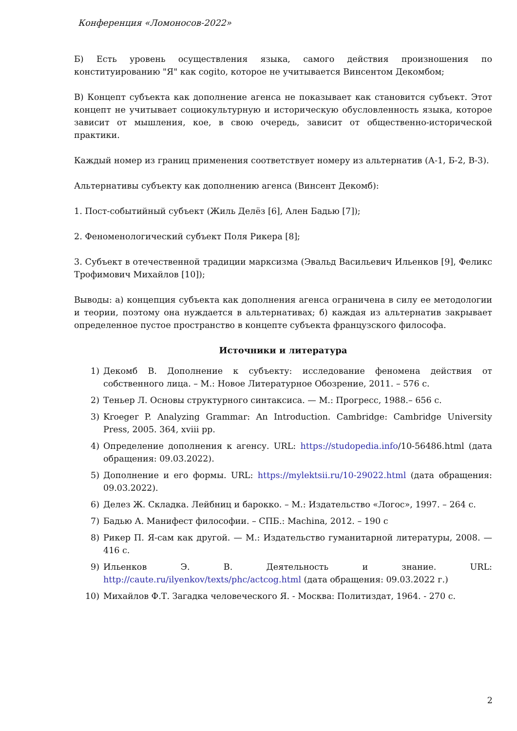Конференция «Ломоносов-2022»
Б) Есть уровень осуществления языка, самого действия произношения по конституированию "Я" как cogito, которое не учитывается Винсентом Декомбом;
В) Концепт субъекта как дополнение агенса не показывает как становится субъект. Этот концепт не учитывает социокультурную и историческую обусловленность языка, которое зависит от мышления, кое, в свою очередь, зависит от общественно-исторической практики.
Каждый номер из границ применения соответствует номеру из альтернатив (А-1, Б-2, В-3).
Альтернативы субъекту как дополнению агенса (Винсент Декомб):
1. Пост-событийный субъект (Жиль Делёз [6], Ален Бадью [7]);
2. Феноменологический субъект Поля Рикера [8];
3. Субъект в отечественной традиции марксизма (Эвальд Васильевич Ильенков [9], Феликс Трофимович Михайлов [10]);
Выводы: а) концепция субъекта как дополнения агенса ограничена в силу ее методологии и теории, поэтому она нуждается в альтернативах; б) каждая из альтернатив закрывает определенное пустое пространство в концепте субъекта французского философа.
Источники и литература
1) Декомб В. Дополнение к субъекту: исследование феномена действия от собственного лица. – М.: Новое Литературное Обозрение, 2011. – 576 с.
2) Теньер Л. Основы структурного синтаксиса. — М.: Прогресс, 1988.– 656 с.
3) Kroeger P. Analyzing Grammar: An Introduction. Cambridge: Cambridge University Press, 2005. 364, xviii pp.
4) Определение дополнения к агенсу. URL: https://studopedia.info/10-56486.html (дата обращения: 09.03.2022).
5) Дополнение и его формы. URL: https://mylektsii.ru/10-29022.html (дата обращения: 09.03.2022).
6) Делез Ж. Складка. Лейбниц и барокко. – М.: Издательство «Логос», 1997. – 264 с.
7) Бадью А. Манифест философии. – СПБ.: Machina, 2012. – 190 с
8) Рикер П. Я-сам как другой. — М.: Издательство гуманитарной литературы, 2008. — 416 с.
9) Ильенков Э. В. Деятельность и знание. URL: http://caute.ru/ilyenkov/texts/phc/actcog.html (дата обращения: 09.03.2022 г.)
10) Михайлов Ф.Т. Загадка человеческого Я. - Москва: Политиздат, 1964. - 270 с.
2